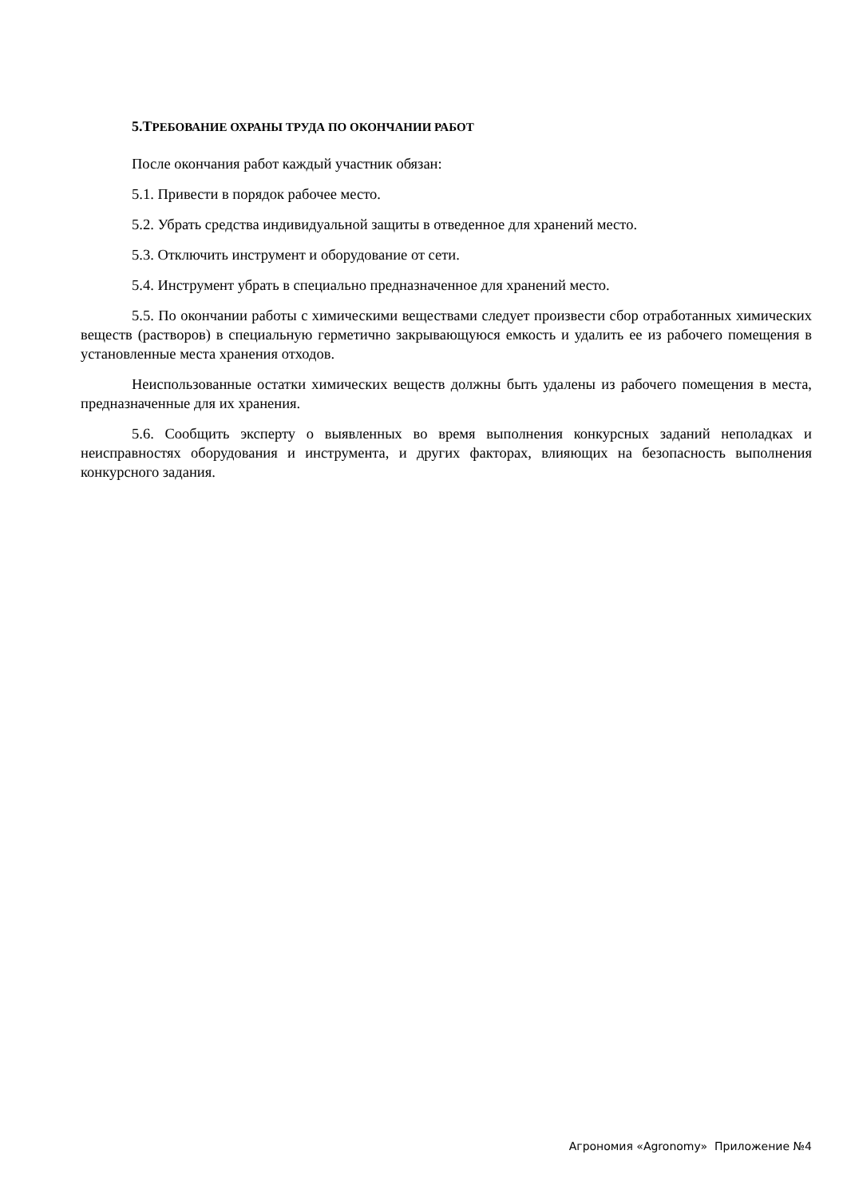5.ТРЕБОВАНИЕ ОХРАНЫ ТРУДА ПО ОКОНЧАНИИ РАБОТ
После окончания работ каждый участник обязан:
5.1. Привести в порядок рабочее место.
5.2. Убрать средства индивидуальной защиты в отведенное для хранений место.
5.3. Отключить инструмент и оборудование от сети.
5.4. Инструмент убрать в специально предназначенное для хранений место.
5.5. По окончании работы с химическими веществами следует произвести сбор отработанных химических веществ (растворов) в специальную герметично закрывающуюся емкость и удалить ее из рабочего помещения в установленные места хранения отходов.
Неиспользованные остатки химических веществ должны быть удалены из рабочего помещения в места, предназначенные для их хранения.
5.6. Сообщить эксперту о выявленных во время выполнения конкурсных заданий неполадках и неисправностях оборудования и инструмента, и других факторах, влияющих на безопасность выполнения конкурсного задания.
Агрономия «Agronomy» Приложение №4